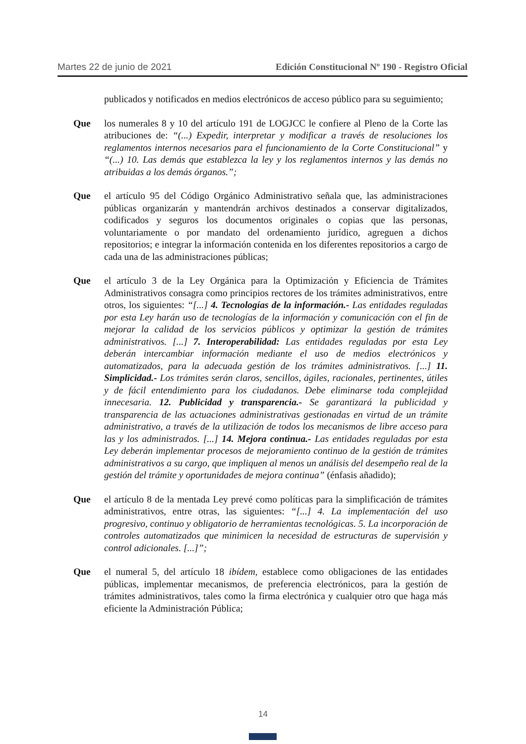Martes 22 de junio de 2021 Edición Constitucional Nº 190 - Registro Oficial
publicados y notificados en medios electrónicos de acceso público para su seguimiento;
Que los numerales 8 y 10 del artículo 191 de LOGJCC le confiere al Pleno de la Corte las atribuciones de: “(...) Expedir, interpretar y modificar a través de resoluciones los reglamentos internos necesarios para el funcionamiento de la Corte Constitucional” y “(...) 10. Las demás que establezca la ley y los reglamentos internos y las demás no atribuidas a los demás órganos.”;
Que el artículo 95 del Código Orgánico Administrativo señala que, las administraciones públicas organizarán y mantendrán archivos destinados a conservar digitalizados, codificados y seguros los documentos originales o copias que las personas, voluntariamente o por mandato del ordenamiento jurídico, agreguen a dichos repositorios; e integrar la información contenida en los diferentes repositorios a cargo de cada una de las administraciones públicas;
Que el artículo 3 de la Ley Orgánica para la Optimización y Eficiencia de Trámites Administrativos consagra como principios rectores de los trámites administrativos, entre otros, los siguientes: “[...] 4. Tecnologías de la información.- Las entidades reguladas por esta Ley harán uso de tecnologías de la información y comunicación con el fin de mejorar la calidad de los servicios públicos y optimizar la gestión de trámites administrativos. [...] 7. Interoperabilidad: Las entidades reguladas por esta Ley deberán intercambiar información mediante el uso de medios electrónicos y automatizados, para la adecuada gestión de los trámites administrativos. [...] 11. Simplicidad.- Los trámites serán claros, sencillos, ágiles, racionales, pertinentes, útiles y de fácil entendimiento para los ciudadanos. Debe eliminarse toda complejidad innecesaria. 12. Publicidad y transparencia.- Se garantizará la publicidad y transparencia de las actuaciones administrativas gestionadas en virtud de un trámite administrativo, a través de la utilización de todos los mecanismos de libre acceso para las y los administrados. [...] 14. Mejora continua.- Las entidades reguladas por esta Ley deberán implementar procesos de mejoramiento continuo de la gestión de trámites administrativos a su cargo, que impliquen al menos un análisis del desempeño real de la gestión del trámite y oportunidades de mejora continua” (énfasis añadido);
Que el artículo 8 de la mentada Ley prevé como políticas para la simplificación de trámites administrativos, entre otras, las siguientes: “[...] 4. La implementación del uso progresivo, continuo y obligatorio de herramientas tecnológicas. 5. La incorporación de controles automatizados que minimicen la necesidad de estructuras de supervisión y control adicionales. [...]”;
Que el numeral 5, del artículo 18 ibídem, establece como obligaciones de las entidades públicas, implementar mecanismos, de preferencia electrónicos, para la gestión de trámites administrativos, tales como la firma electrónica y cualquier otro que haga más eficiente la Administración Pública;
14